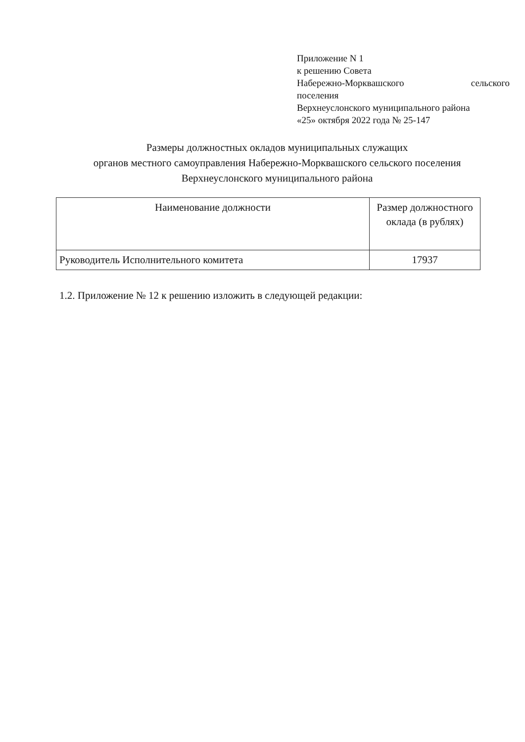Приложение N 1
к решению Совета
Набережно-Морквашского сельского
поселения
Верхнеуслонского муниципального района
«25» октября 2022 года № 25-147
Размеры должностных окладов муниципальных служащих
органов местного самоуправления Набережно-Морквашского сельского поселения
Верхнеуслонского муниципального района
| Наименование должности | Размер должностного оклада (в рублях) |
| --- | --- |
| Руководитель Исполнительного комитета | 17937 |
1.2. Приложение № 12 к решению изложить в следующей редакции: